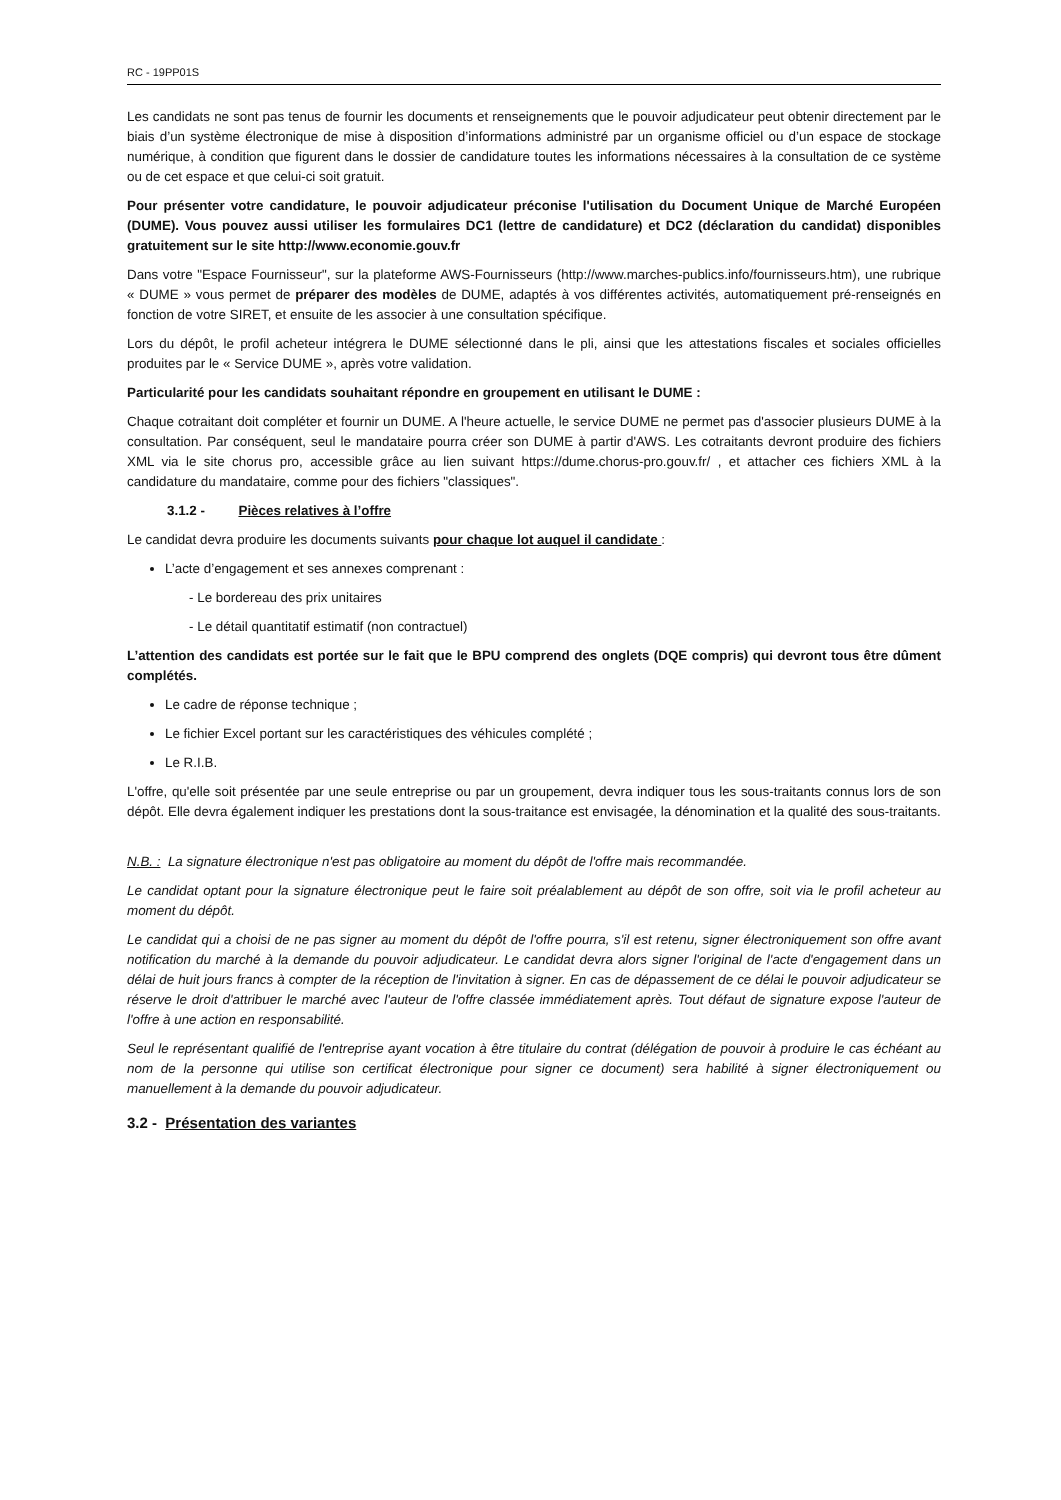RC - 19PP01S
Les candidats ne sont pas tenus de fournir les documents et renseignements que le pouvoir adjudicateur peut obtenir directement par le biais d’un système électronique de mise à disposition d’informations administré par un organisme officiel ou d’un espace de stockage numérique, à condition que figurent dans le dossier de candidature toutes les informations nécessaires à la consultation de ce système ou de cet espace et que celui-ci soit gratuit.
Pour présenter votre candidature, le pouvoir adjudicateur préconise l'utilisation du Document Unique de Marché Européen (DUME). Vous pouvez aussi utiliser les formulaires DC1 (lettre de candidature) et DC2 (déclaration du candidat) disponibles gratuitement sur le site http://www.economie.gouv.fr
Dans votre "Espace Fournisseur", sur la plateforme AWS-Fournisseurs (http://www.marches-publics.info/fournisseurs.htm), une rubrique « DUME » vous permet de préparer des modèles de DUME, adaptés à vos différentes activités, automatiquement pré-renseignés en fonction de votre SIRET, et ensuite de les associer à une consultation spécifique.
Lors du dépôt, le profil acheteur intégrera le DUME sélectionné dans le pli, ainsi que les attestations fiscales et sociales officielles produites par le « Service DUME », après votre validation.
Particularité pour les candidats souhaitant répondre en groupement en utilisant le DUME :
Chaque cotraitant doit compléter et fournir un DUME. A l'heure actuelle, le service DUME ne permet pas d'associer plusieurs DUME à la consultation. Par conséquent, seul le mandataire pourra créer son DUME à partir d'AWS. Les cotraitants devront produire des fichiers XML via le site chorus pro, accessible grâce au lien suivant https://dume.chorus-pro.gouv.fr/ , et attacher ces fichiers XML à la candidature du mandataire, comme pour des fichiers "classiques".
3.1.2 - Pièces relatives à l’offre
Le candidat devra produire les documents suivants pour chaque lot auquel il candidate :
L’acte d’engagement et ses annexes comprenant :
- Le bordereau des prix unitaires
- Le détail quantitatif estimatif (non contractuel)
L’attention des candidats est portée sur le fait que le BPU comprend des onglets (DQE compris) qui devront tous être dûment complétés.
Le cadre de réponse technique ;
Le fichier Excel portant sur les caractéristiques des véhicules complété ;
Le R.I.B.
L'offre, qu'elle soit présentée par une seule entreprise ou par un groupement, devra indiquer tous les sous-traitants connus lors de son dépôt. Elle devra également indiquer les prestations dont la sous-traitance est envisagée, la dénomination et la qualité des sous-traitants.
N.B. : La signature électronique n'est pas obligatoire au moment du dépôt de l'offre mais recommandée.
Le candidat optant pour la signature électronique peut le faire soit préalablement au dépôt de son offre, soit via le profil acheteur au moment du dépôt.
Le candidat qui a choisi de ne pas signer au moment du dépôt de l'offre pourra, s'il est retenu, signer électroniquement son offre avant notification du marché à la demande du pouvoir adjudicateur. Le candidat devra alors signer l'original de l'acte d'engagement dans un délai de huit jours francs à compter de la réception de l'invitation à signer. En cas de dépassement de ce délai le pouvoir adjudicateur se réserve le droit d'attribuer le marché avec l'auteur de l'offre classée immédiatement après. Tout défaut de signature expose l'auteur de l'offre à une action en responsabilité.
Seul le représentant qualifié de l'entreprise ayant vocation à être titulaire du contrat (délégation de pouvoir à produire le cas échéant au nom de la personne qui utilise son certificat électronique pour signer ce document) sera habilité à signer électroniquement ou manuellement à la demande du pouvoir adjudicateur.
3.2 - Présentation des variantes